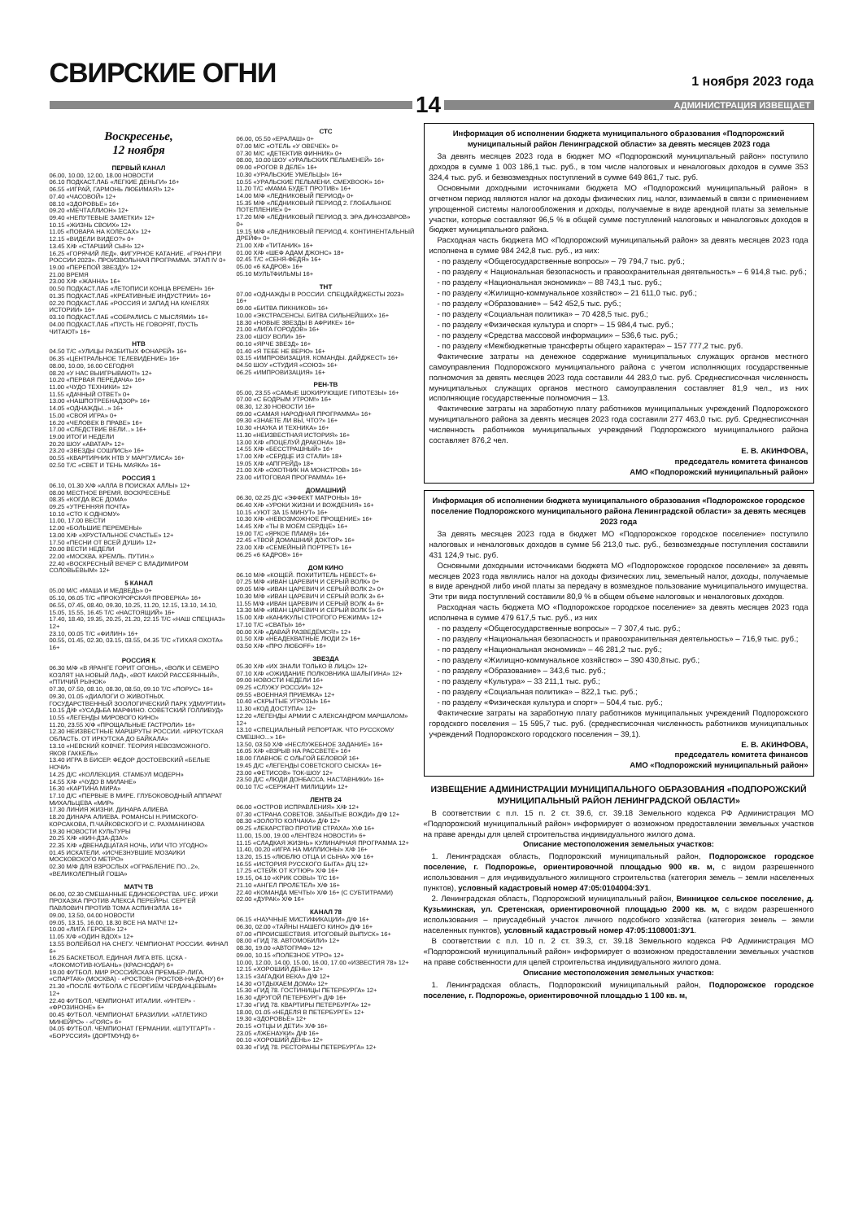СВИРСКИЕ ОГНИ
1 ноября 2023 года
14
АДМИНИСТРАЦИЯ ИЗВЕЩАЕТ
Воскресенье,
12 ноября
ПЕРВЫЙ КАНАЛ
06.00, 10.00, 12.00, 18.00 НОВОСТИ
06.10 ПОДКАСТ.ЛАБ «ЛЕГКИЕ ДЕНЬГИ» 16+
06.55 «ИГРАЙ, ГАРМОНЬ ЛЮБИМАЯ!» 12+
07.40 «ЧАСОВОЙ» 12+
08.10 «ЗДОРОВЬЕ» 16+
09.20 «МЕЧТАЛЛИОН» 12+
09.40 «НЕПУТЕВЫЕ ЗАМЕТКИ» 12+
10.15 «ЖИЗНЬ СВОИХ» 12+
11.05 «ПОВАРА НА КОЛЕСАХ» 12+
12.15 «ВИДЕЛИ ВИДЕО?» 0+
13.45 Х/Ф «СТАРШИЙ СЫН» 12+
16.25 «ГОРЯЧИЙ ЛЕД». ФИГУРНОЕ КАТАНИЕ. «ГРАН-ПРИ РОССИИ 2023». ПРОИЗВОЛЬНАЯ ПРОГРАММА. ЭТАП IV 0+
19.00 «ПЕРЕПОЙ ЗВЕЗДУ» 12+
21.00 ВРЕМЯ
23.00 Х/Ф «ЖАННА» 16+
00.50 ПОДКАСТ.ЛАБ «ЛЕТОПИСИ КОНЦА ВРЕМЕН» 16+
01.35 ПОДКАСТ.ЛАБ «КРЕАТИВНЫЕ ИНДУСТРИИ» 16+
02.20 ПОДКАСТ.ЛАБ «РОССИЯ И ЗАПАД НА КАЧЕЛЯХ ИСТОРИИ» 16+
03.10 ПОДКАСТ.ЛАБ «СОБРАЛИСЬ С МЫСЛЯМИ» 16+
04.00 ПОДКАСТ.ЛАБ «ПУСТЬ НЕ ГОВОРЯТ, ПУСТЬ ЧИТАЮТ» 16+
НТВ
04.50 Т/С «УЛИЦЫ РАЗБИТЫХ ФОНАРЕЙ» 16+
06.35 «ЦЕНТРАЛЬНОЕ ТЕЛЕВИДЕНИЕ» 16+
08.00, 10.00, 16.00 СЕГОДНЯ
08.20 «У НАС ВЫИГРЫВАЮТ!» 12+
10.20 «ПЕРВАЯ ПЕРЕДАЧА» 16+
11.00 «ЧУДО ТЕХНИКИ» 12+
11.55 «ДАЧНЫЙ ОТВЕТ» 0+
13.00 «НАШПОТРЕБНАДЗОР» 16+
14.05 «ОДНАЖДЫ...» 16+
15.00 «СВОЯ ИГРА» 0+
16.20 «ЧЕЛОВЕК В ПРАВЕ» 16+
17.00 «СЛЕДСТВИЕ ВЕЛИ...» 16+
19.00 ИТОГИ НЕДЕЛИ
20.20 ШОУ «АВАТАР» 12+
23.20 «ЗВЕЗДЫ СОШЛИСЬ» 16+
00.55 «КВАРТИРНИК НТВ У МАРГУЛИСА» 16+
02.50 Т/С «СВЕТ И ТЕНЬ МАЯКА» 16+
РОССИЯ 1
06.10, 01.30 Х/Ф «АЛЛА В ПОИСКАХ АЛЛЫ» 12+
08.00 МЕСТНОЕ ВРЕМЯ. ВОСКРЕСЕНЬЕ
08.35 «КОГДА ВСЕ ДОМА»
09.25 «УТРЕННЯЯ ПОЧТА»
10.10 «СТО К ОДНОМУ»
11.00, 17.00 ВЕСТИ
12.00 «БОЛЬШИЕ ПЕРЕМЕНЫ»
13.00 Х/Ф «ХРУСТАЛЬНОЕ СЧАСТЬЕ» 12+
17.50 «ПЕСНИ ОТ ВСЕЙ ДУШИ» 12+
20.00 ВЕСТИ НЕДЕЛИ
22.00 «МОСКВА. КРЕМЛЬ. ПУТИН.»
22.40 «ВОСКРЕСНЫЙ ВЕЧЕР С ВЛАДИМИРОМ СОЛОВЬЁВЫМ» 12+
5 КАНАЛ
05.00 М/С «МАША И МЕДВЕДЬ» 0+
05.10, 06.05 Т/С «ПРОКУРОРСКАЯ ПРОВЕРКА» 16+
06.55, 07.45, 08.40, 09.30, 10.25, 11.20, 12.15, 13.10, 14.10, 15.05, 15.55, 16.45 Т/С «НАСТОЯЩИЙ» 16+
17.40, 18.40, 19.35, 20.25, 21.20, 22.15 Т/С «НАШ СПЕЦНАЗ» 12+
23.10, 00.05 Т/С «ФИЛИН» 16+
00.55, 01.45, 02.30, 03.15, 03.55, 04.35 Т/С «ТИХАЯ ОХОТА» 16+
РОССИЯ К
06.30 М/Ф «В ЯРАНГЕ ГОРИТ ОГОНЬ», «ВОЛК И СЕМЕРО КОЗЛЯТ НА НОВЫЙ ЛАД», «ВОТ КАКОЙ РАССЕЯННЫЙ», «ПТИЧИЙ РЫНОК»
07.30, 07.50, 08.10, 08.30, 08.50, 09.10 Т/С «ПОРУС» 16+
09.30, 01.05 «ДИАЛОГИ О ЖИВОТНЫХ. ГОСУДАРСТВЕННЫЙ ЗООЛОГИЧЕСКИЙ ПАРК УДМУРТИИ»
10.15 Д/Ф «УСАДЬБА МАРФИНО. СОВЕТСКИЙ ГОЛЛИВУД»
10.55 «ЛЕГЕНДЫ МИРОВОГО КИНО»
11.20, 23.55 Х/Ф «ПРОЩАЛЬНЫЕ ГАСТРОЛИ» 16+
12.30 НЕИЗВЕСТНЫЕ МАРШРУТЫ РОССИИ. «ИРКУТСКАЯ ОБЛАСТЬ. ОТ ИРКУТСКА ДО БАЙКАЛА»
13.10 «НЕВСКИЙ КОВЧЕГ. ТЕОРИЯ НЕВОЗМОЖНОГО. ЯКОВ ГАККЕЛЬ»
13.40 ИГРА В БИСЕР. ФЕДОР ДОСТОЕВСКИЙ «БЕЛЫЕ НОЧИ»
14.25 Д/С «КОЛЛЕКЦИЯ. СТАМБУЛ МОДЕРН»
14.55 Х/Ф «ЧУДО В МИЛАНЕ»
16.30 «КАРТИНА МИРА»
17.10 Д/С «ПЕРВЫЕ В МИРЕ. ГЛУБОКОВОДНЫЙ АППАРАТ МИХАЛЬЦЕВА «МИР»
17.30 ЛИНИЯ ЖИЗНИ. ДИНАРА АЛИЕВА
18.20 ДИНАРА АЛИЕВА. РОМАНСЫ Н.РИМСКОГО-КОРСАКОВА, П.ЧАЙКОВСКОГО И С. РАХМАНИНОВА
19.30 НОВОСТИ КУЛЬТУРЫ
20.25 Х/Ф «КИН-ДЗА-ДЗА!»
22.35 Х/Ф «ДВЕНАДЦАТАЯ НОЧЬ, ИЛИ ЧТО УГОДНО»
01.45 ИСКАТЕЛИ. «ИСЧЕЗНУВШИЕ МОЗАИКИ МОСКОВСКОГО МЕТРО»
02.30 М/Ф ДЛЯ ВЗРОСЛЫХ «ОГРАБЛЕНИЕ ПО...2», «ВЕЛИКОЛЕПНЫЙ ГОША»
МАТЧ ТВ
06.00, 02.30 СМЕШАННЫЕ ЕДИНОБОРСТВА. UFC. ИРЖИ ПРОХАЗКА ПРОТИВ АЛЕКСА ПЕРЕЙРЫ. СЕРГЕЙ ПАВЛОВИЧ ПРОТИВ ТОМА АСПИНЭЛЛА 16+
09.00, 13.50, 04.00 НОВОСТИ
09.05, 13.15, 16.00, 18.30 ВСЕ НА МАТЧ! 12+
10.00 «ЛИГА ГЕРОЕВ» 12+
11.05 Х/Ф «ОДИН ВДОХ» 12+
13.55 ВОЛЕЙБОЛ НА СНЕГУ. ЧЕМПИОНАТ РОССИИ. ФИНАЛ 6+
16.25 БАСКЕТБОЛ. ЕДИНАЯ ЛИГА ВТБ. ЦСКА - «ЛОКОМОТИВ-КУБАНЬ» (КРАСНОДАР) 6+
19.00 ФУТБОЛ. МИР РОССИЙСКАЯ ПРЕМЬЕР-ЛИГА. «СПАРТАК» (МОСКВА) - «РОСТОВ» (РОСТОВ-НА-ДОНУ) 6+
21.30 «ПОСЛЕ ФУТБОЛА С ГЕОРГИЕМ ЧЕРДАНЦЕВЫМ» 12+
22.40 ФУТБОЛ. ЧЕМПИОНАТ ИТАЛИИ. «ИНТЕР» - «ФРОЗИНОНЕ» 6+
00.45 ФУТБОЛ. ЧЕМПИОНАТ БРАЗИЛИИ. «АТЛЕТИКО МИНЕЙРО» - «ГОЯС» 6+
04.05 ФУТБОЛ. ЧЕМПИОНАТ ГЕРМАНИИ. «ШТУТГАРТ» - «БОРУССИЯ» (ДОРТМУНД) 6+
СТС
06.00, 05.50 «ЕРАЛАШ» 0+
07.00 М/С «ОТЕЛЬ «У ОВЕЧЕК» 0+
07.30 М/С «ДЕТЕКТИВ ФИННИК» 0+
08.00, 10.00 ШОУ «УРАЛЬСКИХ ПЕЛЬМЕНЕЙ» 16+
09.00 «РОГОВ В ДЕЛЕ» 16+
10.30 «УРАЛЬСКИЕ УМЕЛЬЦЫ» 16+
10.55 «УРАЛЬСКИЕ ПЕЛЬМЕНИ. СМЕХBOOK» 16+
11.20 Т/С «МАМА БУДЕТ ПРОТИВ» 16+
14.00 М/Ф «ЛЕДНИКОВЫЙ ПЕРИОД» 0+
15.35 М/Ф «ЛЕДНИКОВЫЙ ПЕРИОД 2. ГЛОБАЛЬНОЕ ПОТЕПЛЕНИЕ» 0+
17.20 М/Ф «ЛЕДНИКОВЫЙ ПЕРИОД 3. ЭРА ДИНОЗАВРОВ» 0+
19.15 М/Ф «ЛЕДНИКОВЫЙ ПЕРИОД 4. КОНТИНЕНТАЛЬНЫЙ ДРЕЙФ» 0+
21.00 Х/Ф «ТИТАНИК» 16+
01.00 Х/Ф «ШЕФ АДАМ ДЖОНС» 18+
02.45 Т/С «СЕНЯ-ФЕДЯ» 16+
05.00 «6 КАДРОВ» 16+
05.10 МУЛЬТФИЛЬМЫ 16+
ТНТ
07.00 «ОДНАЖДЫ В РОССИИ. СПЕЦДАЙДЖЕСТЫ 2023» 16+
09.00 «БИТВА ПИКНИКОВ» 16+
10.00 «ЭКСТРАСЕНСЫ. БИТВА СИЛЬНЕЙШИХ» 16+
18.30 «НОВЫЕ ЗВЕЗДЫ В АФРИКЕ» 16+
21.00 «ЛИГА ГОРОДОВ» 16+
23.00 «ШОУ ВОЛИ» 16+
00.10 «ЯРЧЕ ЗВЕЗД» 16+
01.40 «Я ТЕБЕ НЕ ВЕРЮ» 16+
03.15 «ИМПРОВИЗАЦИЯ. КОМАНДЫ. ДАЙДЖЕСТ» 16+
04.50 ШОУ «СТУДИЯ «СОЮЗ» 16+
06.25 «ИМПРОВИЗАЦИЯ» 16+
РЕН-ТВ
05.00, 23.55 «САМЫЕ ШОКИРУЮЩИЕ ГИПОТЕЗЫ» 16+
07.00 «С БОДРЫМ УТРОМ!» 16+
08.30, 12.30 НОВОСТИ 16+
09.00 «САМАЯ НАРОДНАЯ ПРОГРАММА» 16+
09.30 «ЗНАЕТЕ ЛИ ВЫ, ЧТО?» 16+
10.30 «НАУКА И ТЕХНИКА» 16+
11.30 «НЕИЗВЕСТНАЯ ИСТОРИЯ» 16+
13.00 Х/Ф «ПОЦЕЛУЙ ДРАКОНА» 18+
14.55 Х/Ф «БЕССТРАШНЫЙ» 16+
17.00 Х/Ф «СЕРДЦЕ ИЗ СТАЛИ» 18+
19.05 Х/Ф «АПГРЕЙД» 18+
21.00 Х/Ф «ОХОТНИК НА МОНСТРОВ» 16+
23.00 «ИТОГОВАЯ ПРОГРАММА» 16+
ДОМАШНИЙ
06.30, 02.25 Д/С «ЭФФЕКТ МАТРОНЫ» 16+
06.40 Х/Ф «УРОКИ ЖИЗНИ И ВОЖДЕНИЯ» 16+
10.15 «УЮТ ЗА 15 МИНУТ» 16+
10.30 Х/Ф «НЕВОЗМОЖНОЕ ПРОЩЕНИЕ» 16+
14.45 Х/Ф «ТЫ В МОЁМ СЕРДЦЕ» 16+
19.00 Т/С «ЯРКОЕ ПЛАМЯ» 16+
22.45 «ТВОЙ ДОМАШНИЙ ДОКТОР» 16+
23.00 Х/Ф «СЕМЕЙНЫЙ ПОРТРЕТ» 16+
06.25 «6 КАДРОВ» 16+
ДОМ КИНО
06.10 М/Ф «КОЩЕЙ. ПОХИТИТЕЛЬ НЕВЕСТ» 6+
07.25 М/Ф «ИВАН ЦАРЕВИЧ И СЕРЫЙ ВОЛК» 0+
09.05 М/Ф «ИВАН ЦАРЕВИЧ И СЕРЫЙ ВОЛК 2» 0+
10.30 М/Ф «ИВАН ЦАРЕВИЧ И СЕРЫЙ ВОЛК 3» 6+
11.55 М/Ф «ИВАН ЦАРЕВИЧ И СЕРЫЙ ВОЛК 4» 6+
13.30 М/Ф «ИВАН ЦАРЕВИЧ И СЕРЫЙ ВОЛК 5» 6+
15.00 Х/Ф «КАНИКУЛЫ СТРОГОГО РЕЖИМА» 12+
17.10 Т/С «СВАТЫ» 16+
00.00 Х/Ф «ДАВАЙ РАЗВЕДЁМСЯ!» 12+
01.50 Х/Ф «НЕАДЕКВАТНЫЕ ЛЮДИ 2» 16+
03.50 Х/Ф «ПРО ЛЮБОFF» 16+
ЗВЕЗДА
05.30 Х/Ф «ИХ ЗНАЛИ ТОЛЬКО В ЛИЦО» 12+
07.10 Х/Ф «ОЖИДАНИЕ ПОЛКОВНИКА ШАЛЫГИНА» 12+
09.00 НОВОСТИ НЕДЕЛИ 16+
09.25 «СЛУЖУ РОССИИ» 12+
09.55 «ВОЕННАЯ ПРИЕМКА» 12+
10.40 «СКРЫТЫЕ УГРОЗЫ» 16+
11.30 «КОД ДОСТУПА» 12+
12.20 «ЛЕГЕНДЫ АРМИИ С АЛЕКСАНДРОМ МАРШАЛОМ» 12+
13.10 «СПЕЦИАЛЬНЫЙ РЕПОРТАЖ. ЧТО РУССКОМУ СМЕШНО...» 16+
13.50, 03.50 Х/Ф «НЕСЛУЖЕБНОЕ ЗАДАНИЕ» 16+
16.05 Х/Ф «ВЗРЫВ НА РАССВЕТЕ» 16+
18.00 ГЛАВНОЕ С ОЛЬГОЙ БЕЛОВОЙ 16+
19.45 Д/С «ЛЕГЕНДЫ СОВЕТСКОГО СЫСКА» 16+
23.00 «ФЕТИСОВ» ТОК-ШОУ 12+
23.50 Д/С «ЛЮДИ ДОНБАССА. НАСТАВНИКИ» 16+
00.10 Т/С «СЕРЖАНТ МИЛИЦИИ» 12+
ЛЕНТВ 24
06.00 «ОСТРОВ ИСПРАВЛЕНИЯ» Х/Ф 12+
07.30 «СТРАНА СОВЕТОВ. ЗАБЫТЫЕ ВОЖДИ» Д/Ф 12+
08.30 «ЗОЛОТО КОЛЧАКА» Д/Ф 12+
09.25 «ЛЕКАРСТВО ПРОТИВ СТРАХА» Х\Ф 16+
11.00, 15.00, 19.00 «ЛЕНТВ24 НОВОСТИ» 6+
11.15 «СЛАДКАЯ ЖИЗНЬ» КУЛИНАРНАЯ ПРОГРАММА 12+
11.40, 00.20 «ИГРА НА МИЛЛИОНЫ» Х/Ф 16+
13.20, 15.15 «ЛЮБЛЮ ОТЦА И СЫНА» Х/Ф 16+
16.55 «ИСТОРИЯ РУССКОГО БЫТА» Д/Ц 12+
17.25 «СТЕЙК ОТ КУТЮР» Х/Ф 16+
19.15, 04.10 «КРИК СОВЫ» Т/С 16+
21.10 «АНГЕЛ ПРОЛЕТЕЛ» Х/Ф 16+
22.40 «КОМАНДА МЕЧТЫ» Х/Ф 16+ (С СУБТИТРАМИ)
02.00 «ДУРАК» Х/Ф 16+
КАНАЛ 78
06.15 «НАУЧНЫЕ МИСТИФИКАЦИИ» Д/Ф 16+
06.30, 02.00 «ТАЙНЫ НАШЕГО КИНО» Д/Ф 16+
07.00 «ПРОИСШЕСТВИЯ. ИТОГОВЫЙ ВЫПУСК» 16+
08.00 «ГИД 78. АВТОМОБИЛИ» 12+
08.30, 19.00 «АВТОГРАФ» 12+
09.00, 10.15 «ПОЛЕЗНОЕ УТРО» 12+
10.00, 12.00, 14.00, 15.00, 16.00, 17.00 «ИЗВЕСТИЯ 78» 12+
12.15 «ХОРОШИЙ ДЕНЬ» 12+
13.15 «ЗАГАДКИ ВЕКА» Д/Ф 12+
14.30 «ОТДЫХАЕМ ДОМА» 12+
15.30 «ГИД 78. ГОСТИНИЦЫ ПЕТЕРБУРГА» 12+
16.30 «ДРУГОЙ ПЕТЕРБУРГ» Д/Ф 16+
17.30 «ГИД 78. КВАРТИРЫ ПЕТЕРБУРГА» 12+
18.00, 01.05 «НЕДЕЛЯ В ПЕТЕРБУРГЕ» 12+
19.30 «ЗДОРОВЬЕ» 12+
20.15 «ОТЦЫ И ДЕТИ» Х/Ф 16+
23.05 «ЛЖЕНАУКИ» Д/Ф 16+
00.10 «ХОРОШИЙ ДЕНЬ» 12+
03.30 «ГИД 78. РЕСТОРАНЫ ПЕТЕРБУРГА» 12+
Информация об исполнении бюджета муниципального образования «Подпорожский муниципальный район Ленинградской области» за девять месяцев 2023 года
За девять месяцев 2023 года в бюджет МО «Подпорожский муниципальный район» поступило доходов в сумме 1 003 186,1 тыс. руб., в том числе налоговых и неналоговых доходов в сумме 353 324,4 тыс. руб. и безвозмездных поступлений в сумме 649 861,7 тыс. руб.
Основными доходными источниками бюджета МО «Подпорожский муниципальный район» в отчетном период являются налог на доходы физических лиц, налог, взимаемый в связи с применением упрощенной системы налогообложения и доходы, получаемые в виде арендной платы за земельные участки, которые составляют 96,5 % в общей сумме поступлений налоговых и неналоговых доходов в бюджет муниципального района.
Расходная часть бюджета МО «Подпорожский муниципальный район» за девять месяцев 2023 года исполнена в сумме 984 242,8 тыс. руб., из них:
- по разделу «Общегосударственные вопросы» – 79 794,7 тыс. руб.;
- по разделу « Национальная безопасность и правоохранительная деятельность» – 6 914,8 тыс. руб.;
- по разделу «Национальная экономика» – 88 743,1 тыс. руб.;
- по разделу «Жилищно-коммунальное хозяйство» – 21 611,0 тыс. руб.;
- по разделу «Образование» – 542 452,5 тыс. руб.;
- по разделу «Социальная политика» – 70 428,5 тыс. руб.;
- по разделу «Физическая культура и спорт» – 15 984,4 тыс. руб.;
- по разделу «Средства массовой информации» – 536,6 тыс. руб.;
- по разделу «Межбюджетные трансферты общего характера» – 157 777,2 тыс. руб.
Фактические затраты на денежное содержание муниципальных служащих органов местного самоуправления Подпорожского муниципального района с учетом исполняющих государственные полномочия за девять месяцев 2023 года составили 44 283,0 тыс. руб. Среднесписочная численность муниципальных служащих органов местного самоуправления составляет 81,9 чел., из них исполняющие государственные полномочия – 13.
Фактические затраты на заработную плату работников муниципальных учреждений Подпорожского муниципального района за девять месяцев 2023 года составили 277 463,0 тыс. руб. Среднесписочная численность работников муниципальных учреждений Подпорожского муниципального района составляет 876,2 чел.
Е. В. АКИНФОВА,
председатель комитета финансов
АМО «Подпорожский муниципальный район»
Информация об исполнении бюджета муниципального образования «Подпорожское городское поселение Подпорожского муниципального района Ленинградской области» за девять месяцев 2023 года
За девять месяцев 2023 года в бюджет МО «Подпорожское городское поселение» поступило налоговых и неналоговых доходов в сумме 56 213,0 тыс. руб., безвозмездные поступления составили 431 124,9 тыс. руб.
Основными доходными источниками бюджета МО «Подпорожское городское поселение» за девять месяцев 2023 года являлись налог на доходы физических лиц, земельный налог, доходы, получаемые в виде арендной либо иной платы за передачу в возмездное пользование муниципального имущества. Эти три вида поступлений составили 80,9 % в общем объеме налоговых и неналоговых доходов.
Расходная часть бюджета МО «Подпорожское городское поселение» за девять месяцев 2023 года исполнена в сумме 479 617,5 тыс. руб., из них
- по разделу «Общегосударственные вопросы» – 7 307,4 тыс. руб.;
- по разделу «Национальная безопасность и правоохранительная деятельность» – 716,9 тыс. руб.;
- по разделу «Национальная экономика» – 46 281,2 тыс. руб.;
- по разделу «Жилищно-коммунальное хозяйство» – 390 430,8тыс. руб.;
- по разделу «Образование» – 343,6 тыс. руб.;
- по разделу «Культура» – 33 211,1 тыс. руб.;
- по разделу «Социальная политика» – 822,1 тыс. руб.;
- по разделу «Физическая культура и спорт» – 504,4 тыс. руб.;
Фактические затраты на заработную плату работников муниципальных учреждений Подпорожского городского поселения – 15 595,7 тыс. руб. (среднесписочная численность работников муниципальных учреждений Подпорожского городского поселения – 39,1).
Е. В. АКИНФОВА,
председатель комитета финансов
АМО «Подпорожский муниципальный район»
ИЗВЕЩЕНИЕ АДМИНИСТРАЦИИ МУНИЦИПАЛЬНОГО ОБРАЗОВАНИЯ «ПОДПОРОЖСКИЙ МУНИЦИПАЛЬНЫЙ РАЙОН ЛЕНИНГРАДСКОЙ ОБЛАСТИ»
В соответствии с п.п. 15 п. 2 ст. 39.6, ст. 39.18 Земельного кодекса РФ Администрация МО «Подпорожский муниципальный район» информирует о возможном предоставлении земельных участков на праве аренды для целей строительства индивидуального жилого дома.
Описание местоположения земельных участков:
1. Ленинградская область, Подпорожский муниципальный район, Подпорожское городское поселение, г. Подпорожье, ориентировочной площадью 900 кв. м, с видом разрешенного использования – для индивидуального жилищного строительства (категория земель – земли населенных пунктов), условный кадастровый номер 47:05:0104004:ЗУ1.
2. Ленинградская область, Подпорожский муниципальный район, Винницкое сельское поселение, д. Кузьминская, ул. Сретенская, ориентировочной площадью 2000 кв. м, с видом разрешенного использования – приусадебный участок личного подсобного хозяйства (категория земель – земли населенных пунктов), условный кадастровый номер 47:05:1108001:ЗУ1.
В соответствии с п.п. 10 п. 2 ст. 39.3, ст. 39.18 Земельного кодекса РФ Администрация МО «Подпорожский муниципальный район» информирует о возможном предоставлении земельных участков на праве собственности для целей строительства индивидуального жилого дома.
Описание местоположения земельных участков:
1. Ленинградская область, Подпорожский муниципальный район, Подпорожское городское поселение, г. Подпорожье, ориентировочной площадью 1 100 кв. м,